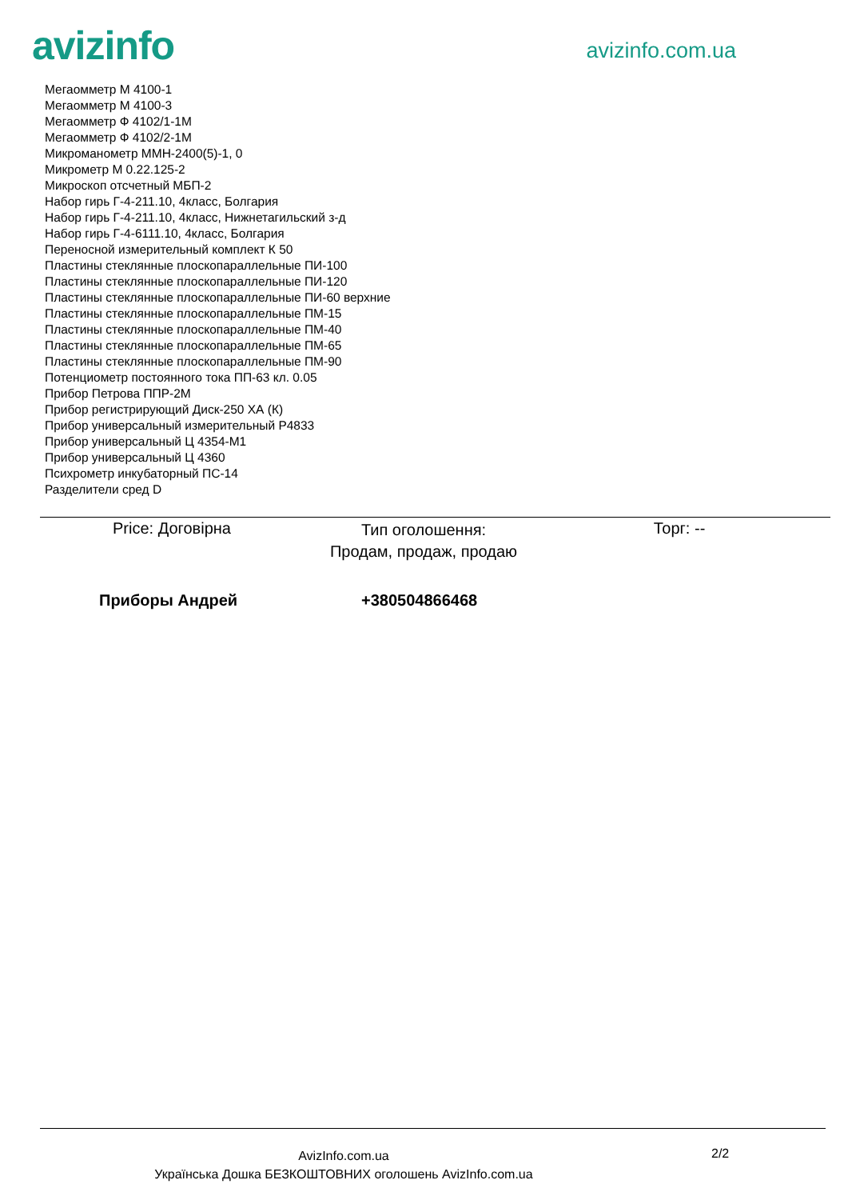avizinfo
avizinfo.com.ua
Мегаомметр М 4100-1
Мегаомметр М 4100-3
Мегаомметр Ф 4102/1-1М
Мегаомметр Ф 4102/2-1М
Микроманометр ММН-2400(5)-1, 0
Микрометр М 0.22.125-2
Микроскоп отсчетный МБП-2
Набор гирь Г-4-211.10, 4класс, Болгария
Набор гирь Г-4-211.10, 4класс, Нижнетагильский з-д
Набор гирь Г-4-6111.10, 4класс, Болгария
Переносной измерительный комплект К 50
Пластины стеклянные плоскопараллельные ПИ-100
Пластины стеклянные плоскопараллельные ПИ-120
Пластины стеклянные плоскопараллельные ПИ-60 верхние
Пластины стеклянные плоскопараллельные ПМ-15
Пластины стеклянные плоскопараллельные ПМ-40
Пластины стеклянные плоскопараллельные ПМ-65
Пластины стеклянные плоскопараллельные ПМ-90
Потенциометр постоянного тока ПП-63 кл. 0.05
Прибор Петрова ППР-2М
Прибор регистрирующий Диск-250 ХА (К)
Прибор универсальный измерительный Р4833
Прибор универсальный Ц 4354-М1
Прибор универсальный Ц 4360
Психрометр инкубаторный ПС-14
Разделители сред D
Price: Договірна
Тип оголошення:
Продам, продаж, продаю
Торг: --
Приборы Андрей +380504866468
AvizInfo.com.ua
Українська Дошка БЕЗКОШТОВНИХ оголошень AvizInfo.com.ua
2/2